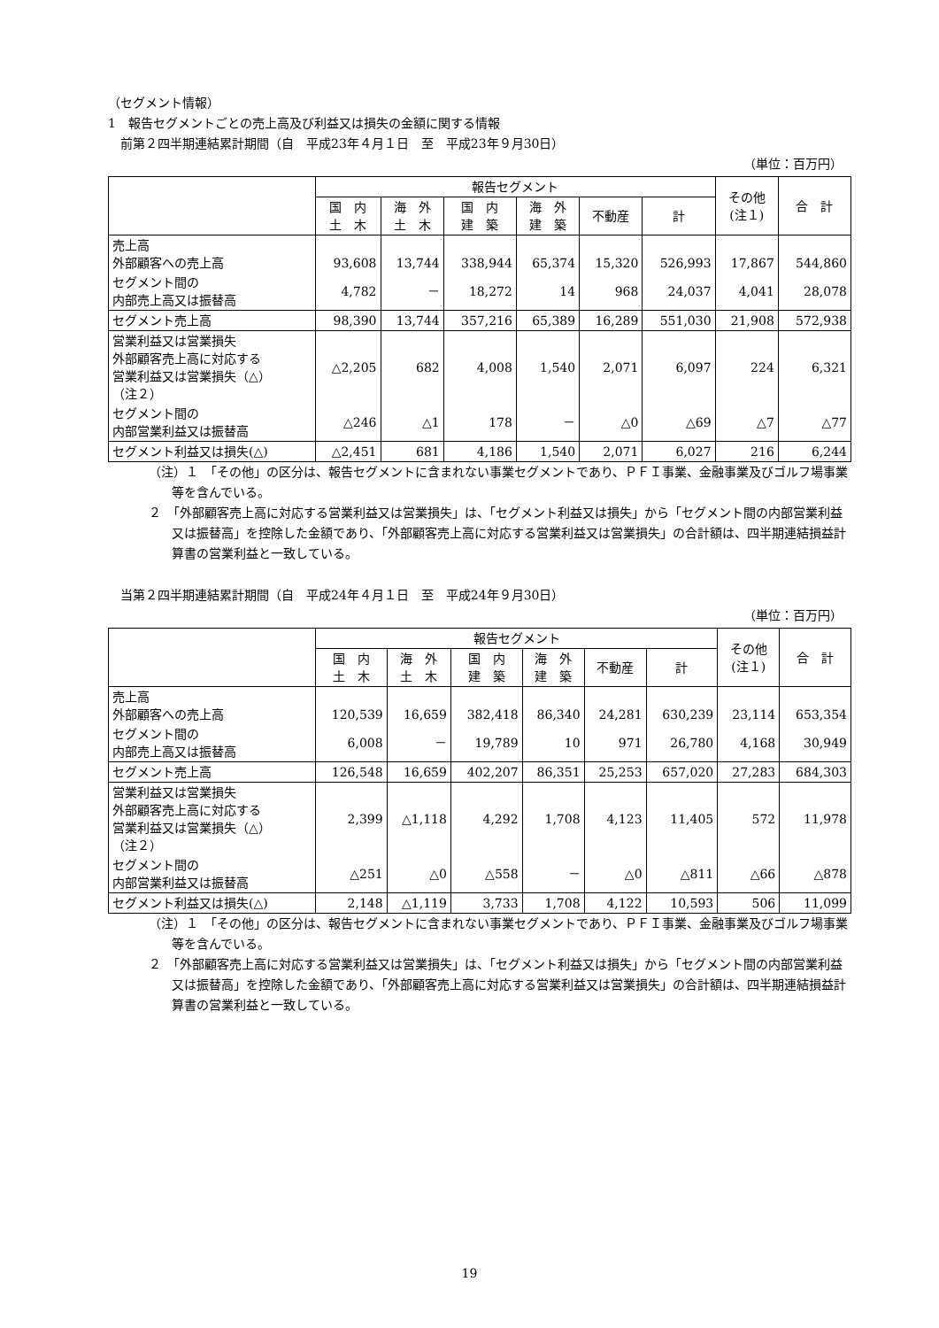（セグメント情報）
1　報告セグメントごとの売上高及び利益又は損失の金額に関する情報
　前第２四半期連結累計期間（自　平成23年４月１日　至　平成23年９月30日）
（単位：百万円）
| | 報告セグメント | | | | | | その他 (注１) | 合 計 |
| --- | --- | --- | --- | --- | --- | --- | --- | --- |
| | 国 内 土 木 | 海 外 土 木 | 国 内 建 築 | 海 外 建 築 | 不動産 | 計 | | |
| 売上高 外部顧客への売上高 | 93,608 | 13,744 | 338,944 | 65,374 | 15,320 | 526,993 | 17,867 | 544,860 |
| セグメント間の 内部売上高又は振替高 | 4,782 | － | 18,272 | 14 | 968 | 24,037 | 4,041 | 28,078 |
| セグメント売上高 | 98,390 | 13,744 | 357,216 | 65,389 | 16,289 | 551,030 | 21,908 | 572,938 |
| 営業利益又は営業損失 外部顧客売上高に対応する 営業利益又は営業損失（△） （注２） | △2,205 | 682 | 4,008 | 1,540 | 2,071 | 6,097 | 224 | 6,321 |
| セグメント間の 内部営業利益又は振替高 | △246 | △1 | 178 | － | △0 | △69 | △7 | △77 |
| セグメント利益又は損失(△) | △2,451 | 681 | 4,186 | 1,540 | 2,071 | 6,027 | 216 | 6,244 |
（注）１　「その他」の区分は、報告セグメントに含まれない事業セグメントであり、ＰＦＩ事業、金融事業及びゴルフ場事業等を含んでいる。
２　「外部顧客売上高に対応する営業利益又は営業損失」は、「セグメント利益又は損失」から「セグメント間の内部営業利益又は振替高」を控除した金額であり、「外部顧客売上高に対応する営業利益又は営業損失」の合計額は、四半期連結損益計算書の営業利益と一致している。
　当第２四半期連結累計期間（自　平成24年４月１日　至　平成24年９月30日）
（単位：百万円）
| | 報告セグメント | | | | | | その他 (注１) | 合 計 |
| --- | --- | --- | --- | --- | --- | --- | --- | --- |
| | 国 内 土 木 | 海 外 土 木 | 国 内 建 築 | 海 外 建 築 | 不動産 | 計 | | |
| 売上高 外部顧客への売上高 | 120,539 | 16,659 | 382,418 | 86,340 | 24,281 | 630,239 | 23,114 | 653,354 |
| セグメント間の 内部売上高又は振替高 | 6,008 | － | 19,789 | 10 | 971 | 26,780 | 4,168 | 30,949 |
| セグメント売上高 | 126,548 | 16,659 | 402,207 | 86,351 | 25,253 | 657,020 | 27,283 | 684,303 |
| 営業利益又は営業損失 外部顧客売上高に対応する 営業利益又は営業損失（△） （注２） | 2,399 | △1,118 | 4,292 | 1,708 | 4,123 | 11,405 | 572 | 11,978 |
| セグメント間の 内部営業利益又は振替高 | △251 | △0 | △558 | － | △0 | △811 | △66 | △878 |
| セグメント利益又は損失(△) | 2,148 | △1,119 | 3,733 | 1,708 | 4,122 | 10,593 | 506 | 11,099 |
（注）１　「その他」の区分は、報告セグメントに含まれない事業セグメントであり、ＰＦＩ事業、金融事業及びゴルフ場事業等を含んでいる。
２　「外部顧客売上高に対応する営業利益又は営業損失」は、「セグメント利益又は損失」から「セグメント間の内部営業利益又は振替高」を控除した金額であり、「外部顧客売上高に対応する営業利益又は営業損失」の合計額は、四半期連結損益計算書の営業利益と一致している。
19